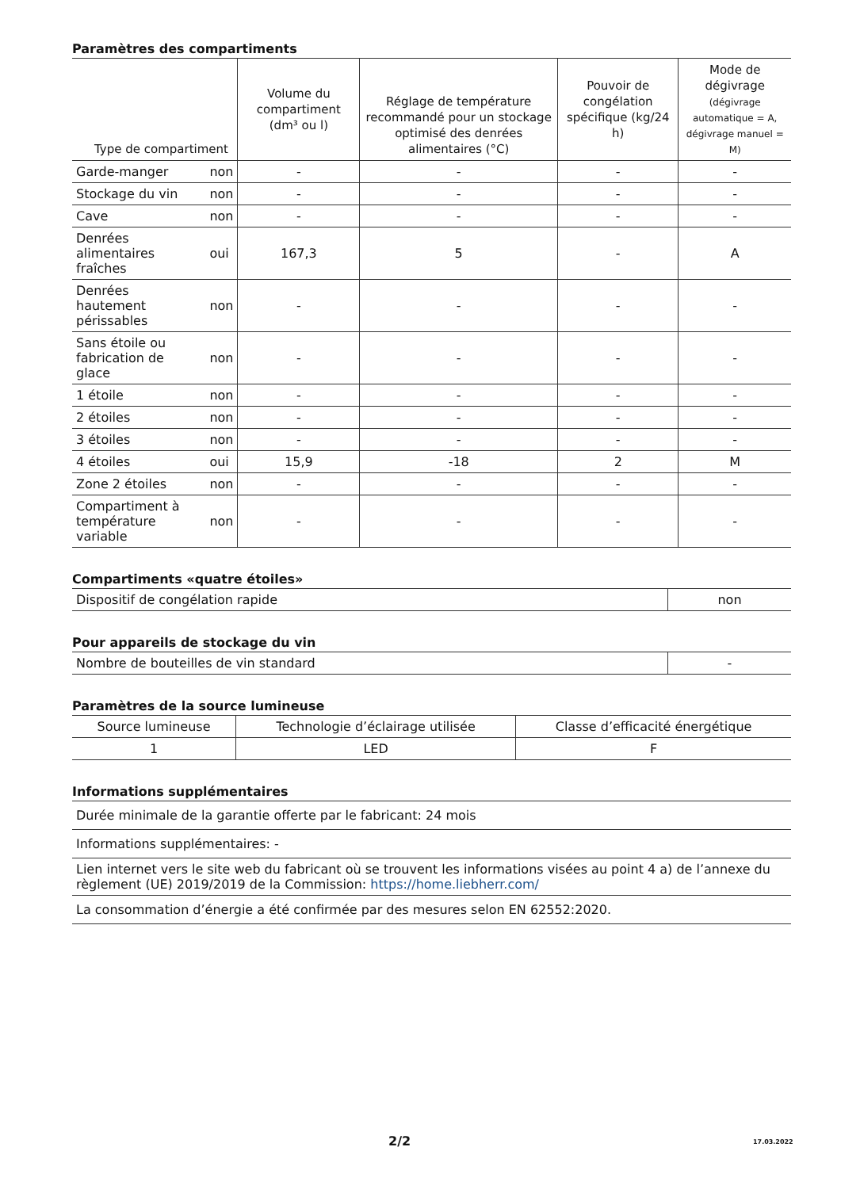Paramètres des compartiments
| Type de compartiment | | Volume du compartiment (dm³ ou l) | Réglage de température recommandé pour un stockage optimisé des denrées alimentaires (°C) | Pouvoir de congélation spécifique (kg/24 h) | Mode de dégivrage (dégivrage automatique = A, dégivrage manuel = M) |
| --- | --- | --- | --- | --- | --- |
| Garde-manger | non | - | - | - | - |
| Stockage du vin | non | - | - | - | - |
| Cave | non | - | - | - | - |
| Denrées alimentaires fraîches | oui | 167,3 | 5 | - | A |
| Denrées hautement périssables | non | - | - | - | - |
| Sans étoile ou fabrication de glace | non | - | - | - | - |
| 1 étoile | non | - | - | - | - |
| 2 étoiles | non | - | - | - | - |
| 3 étoiles | non | - | - | - | - |
| 4 étoiles | oui | 15,9 | -18 | 2 | M |
| Zone 2 étoiles | non | - | - | - | - |
| Compartiment à température variable | non | - | - | - | - |
Compartiments «quatre étoiles»
| Dispositif de congélation rapide | non |
Pour appareils de stockage du vin
| Nombre de bouteilles de vin standard | - |
Paramètres de la source lumineuse
| Source lumineuse | Technologie d’éclairage utilisée | Classe d’efficacité énergétique |
| 1 | LED | F |
Informations supplémentaires
| Durée minimale de la garantie offerte par le fabricant: 24 mois |
| Informations supplémentaires: - |
| Lien internet vers le site web du fabricant où se trouvent les informations visées au point 4 a) de l’annexe du règlement (UE) 2019/2019 de la Commission: https://home.liebherr.com/ |
| La consommation d’énergie a été confirmée par des mesures selon EN 62552:2020. |
2/2 17.03.2022